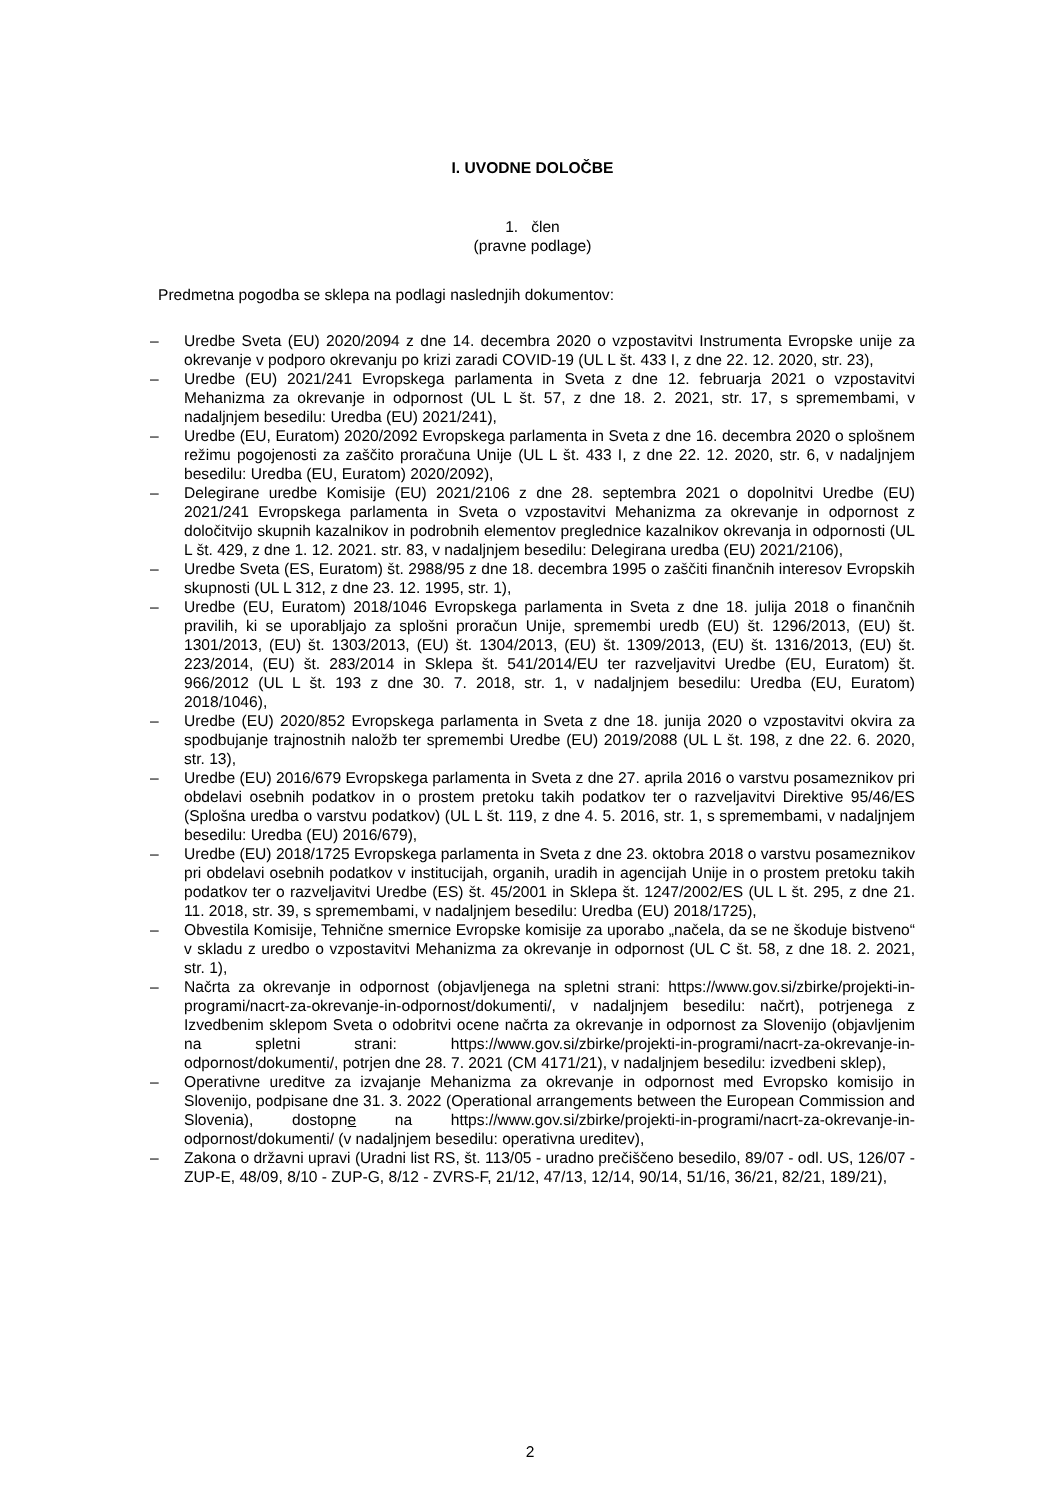I. UVODNE DOLOČBE
1. člen
(pravne podlage)
Predmetna pogodba se sklepa na podlagi naslednjih dokumentov:
– Uredbe Sveta (EU) 2020/2094 z dne 14. decembra 2020 o vzpostavitvi Instrumenta Evropske unije za okrevanje v podporo okrevanju po krizi zaradi COVID-19 (UL L št. 433 I, z dne 22. 12. 2020, str. 23),
– Uredbe (EU) 2021/241 Evropskega parlamenta in Sveta z dne 12. februarja 2021 o vzpostavitvi Mehanizma za okrevanje in odpornost (UL L št. 57, z dne 18. 2. 2021, str. 17, s spremembami, v nadaljnjem besedilu: Uredba (EU) 2021/241),
– Uredbe (EU, Euratom) 2020/2092 Evropskega parlamenta in Sveta z dne 16. decembra 2020 o splošnem režimu pogojenosti za zaščito proračuna Unije (UL L št. 433 I, z dne 22. 12. 2020, str. 6, v nadaljnjem besedilu: Uredba (EU, Euratom) 2020/2092),
– Delegirane uredbe Komisije (EU) 2021/2106 z dne 28. septembra 2021 o dopolnitvi Uredbe (EU) 2021/241 Evropskega parlamenta in Sveta o vzpostavitvi Mehanizma za okrevanje in odpornost z določitvijo skupnih kazalnikov in podrobnih elementov preglednice kazalnikov okrevanja in odpornosti (UL L št. 429, z dne 1. 12. 2021. str. 83, v nadaljnjem besedilu: Delegirana uredba (EU) 2021/2106),
– Uredbe Sveta (ES, Euratom) št. 2988/95 z dne 18. decembra 1995 o zaščiti finančnih interesov Evropskih skupnosti (UL L 312, z dne 23. 12. 1995, str. 1),
– Uredbe (EU, Euratom) 2018/1046 Evropskega parlamenta in Sveta z dne 18. julija 2018 o finančnih pravilih, ki se uporabljajo za splošni proračun Unije, spremembi uredb (EU) št. 1296/2013, (EU) št. 1301/2013, (EU) št. 1303/2013, (EU) št. 1304/2013, (EU) št. 1309/2013, (EU) št. 1316/2013, (EU) št. 223/2014, (EU) št. 283/2014 in Sklepa št. 541/2014/EU ter razveljavitvi Uredbe (EU, Euratom) št. 966/2012 (UL L št. 193 z dne 30. 7. 2018, str. 1, v nadaljnjem besedilu: Uredba (EU, Euratom) 2018/1046),
– Uredbe (EU) 2020/852 Evropskega parlamenta in Sveta z dne 18. junija 2020 o vzpostavitvi okvira za spodbujanje trajnostnih naložb ter spremembi Uredbe (EU) 2019/2088 (UL L št. 198, z dne 22. 6. 2020, str. 13),
– Uredbe (EU) 2016/679 Evropskega parlamenta in Sveta z dne 27. aprila 2016 o varstvu posameznikov pri obdelavi osebnih podatkov in o prostem pretoku takih podatkov ter o razveljavitvi Direktive 95/46/ES (Splošna uredba o varstvu podatkov) (UL L št. 119, z dne 4. 5. 2016, str. 1, s spremembami, v nadaljnjem besedilu: Uredba (EU) 2016/679),
– Uredbe (EU) 2018/1725 Evropskega parlamenta in Sveta z dne 23. oktobra 2018 o varstvu posameznikov pri obdelavi osebnih podatkov v institucijah, organih, uradih in agencijah Unije in o prostem pretoku takih podatkov ter o razveljavitvi Uredbe (ES) št. 45/2001 in Sklepa št. 1247/2002/ES (UL L št. 295, z dne 21. 11. 2018, str. 39, s spremembami, v nadaljnjem besedilu: Uredba (EU) 2018/1725),
– Obvestila Komisije, Tehnične smernice Evropske komisije za uporabo „načela, da se ne škoduje bistveno“ v skladu z uredbo o vzpostavitvi Mehanizma za okrevanje in odpornost (UL C št. 58, z dne 18. 2. 2021, str. 1),
– Načrta za okrevanje in odpornost (objavljenega na spletni strani: https://www.gov.si/zbirke/projekti-in-programi/nacrt-za-okrevanje-in-odpornost/dokumenti/, v nadaljnjem besedilu: načrt), potrjenega z Izvedbenim sklepom Sveta o odobritvi ocene načrta za okrevanje in odpornost za Slovenijo (objavljenim na spletni strani: https://www.gov.si/zbirke/projekti-in-programi/nacrt-za-okrevanje-in-odpornost/dokumenti/, potrjen dne 28. 7. 2021 (CM 4171/21), v nadaljnjem besedilu: izvedbeni sklep),
– Operativne ureditve za izvajanje Mehanizma za okrevanje in odpornost med Evropsko komisijo in Slovenijo, podpisane dne 31. 3. 2022 (Operational arrangements between the European Commission and Slovenia), dostopne na https://www.gov.si/zbirke/projekti-in-programi/nacrt-za-okrevanje-in-odpornost/dokumenti/ (v nadaljnjem besedilu: operativna ureditev),
– Zakona o državni upravi (Uradni list RS, št. 113/05 - uradno prečiščeno besedilo, 89/07 - odl. US, 126/07 - ZUP-E, 48/09, 8/10 - ZUP-G, 8/12 - ZVRS-F, 21/12, 47/13, 12/14, 90/14, 51/16, 36/21, 82/21, 189/21),
2